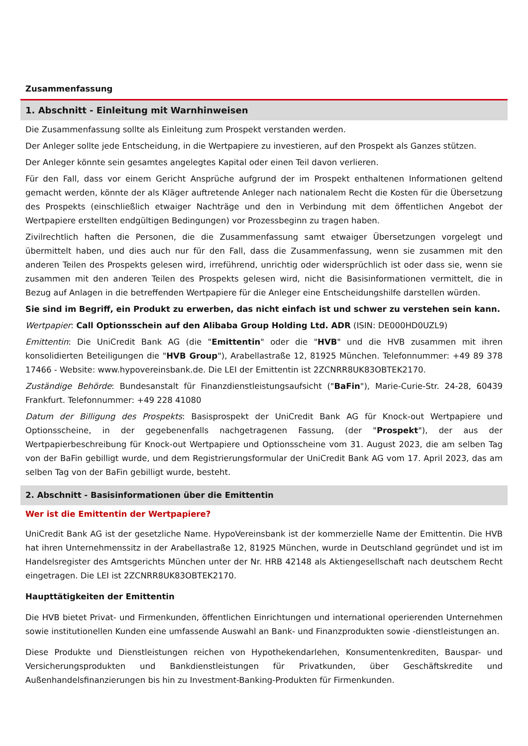Zusammenfassung
1. Abschnitt - Einleitung mit Warnhinweisen
Die Zusammenfassung sollte als Einleitung zum Prospekt verstanden werden.
Der Anleger sollte jede Entscheidung, in die Wertpapiere zu investieren, auf den Prospekt als Ganzes stützen.
Der Anleger könnte sein gesamtes angelegtes Kapital oder einen Teil davon verlieren.
Für den Fall, dass vor einem Gericht Ansprüche aufgrund der im Prospekt enthaltenen Informationen geltend gemacht werden, könnte der als Kläger auftretende Anleger nach nationalem Recht die Kosten für die Übersetzung des Prospekts (einschließlich etwaiger Nachträge und den in Verbindung mit dem öffentlichen Angebot der Wertpapiere erstellten endgültigen Bedingungen) vor Prozessbeginn zu tragen haben.
Zivilrechtlich haften die Personen, die die Zusammenfassung samt etwaiger Übersetzungen vorgelegt und übermittelt haben, und dies auch nur für den Fall, dass die Zusammenfassung, wenn sie zusammen mit den anderen Teilen des Prospekts gelesen wird, irreführend, unrichtig oder widersprüchlich ist oder dass sie, wenn sie zusammen mit den anderen Teilen des Prospekts gelesen wird, nicht die Basisinformationen vermittelt, die in Bezug auf Anlagen in die betreffenden Wertpapiere für die Anleger eine Entscheidungshilfe darstellen würden.
Sie sind im Begriff, ein Produkt zu erwerben, das nicht einfach ist und schwer zu verstehen sein kann.
Wertpapier: Call Optionsschein auf den Alibaba Group Holding Ltd. ADR (ISIN: DE000HD0UZL9)
Emittentin: Die UniCredit Bank AG (die "Emittentin" oder die "HVB" und die HVB zusammen mit ihren konsolidierten Beteiligungen die "HVB Group"), Arabellastraße 12, 81925 München. Telefonnummer: +49 89 378 17466 - Website: www.hypovereinsbank.de. Die LEI der Emittentin ist 2ZCNRR8UK83OBTEK2170.
Zuständige Behörde: Bundesanstalt für Finanzdienstleistungsaufsicht ("BaFin"), Marie-Curie-Str. 24-28, 60439 Frankfurt. Telefonnummer: +49 228 41080
Datum der Billigung des Prospekts: Basisprospekt der UniCredit Bank AG für Knock-out Wertpapiere und Optionsscheine, in der gegebenenfalls nachgetragenen Fassung, (der "Prospekt"), der aus der Wertpapierbeschreibung für Knock-out Wertpapiere und Optionsscheine vom 31. August 2023, die am selben Tag von der BaFin gebilligt wurde, und dem Registrierungsformular der UniCredit Bank AG vom 17. April 2023, das am selben Tag von der BaFin gebilligt wurde, besteht.
2. Abschnitt - Basisinformationen über die Emittentin
Wer ist die Emittentin der Wertpapiere?
UniCredit Bank AG ist der gesetzliche Name. HypoVereinsbank ist der kommerzielle Name der Emittentin. Die HVB hat ihren Unternehmenssitz in der Arabellastraße 12, 81925 München, wurde in Deutschland gegründet und ist im Handelsregister des Amtsgerichts München unter der Nr. HRB 42148 als Aktiengesellschaft nach deutschem Recht eingetragen. Die LEI ist 2ZCNRR8UK83OBTEK2170.
Haupttätigkeiten der Emittentin
Die HVB bietet Privat- und Firmenkunden, öffentlichen Einrichtungen und international operierenden Unternehmen sowie institutionellen Kunden eine umfassende Auswahl an Bank- und Finanzprodukten sowie -dienstleistungen an.
Diese Produkte und Dienstleistungen reichen von Hypothekendarlehen, Konsumentenkrediten, Bauspar- und Versicherungsprodukten und Bankdienstleistungen für Privatkunden, über Geschäftskredite und Außenhandelsfinanzierungen bis hin zu Investment-Banking-Produkten für Firmenkunden.